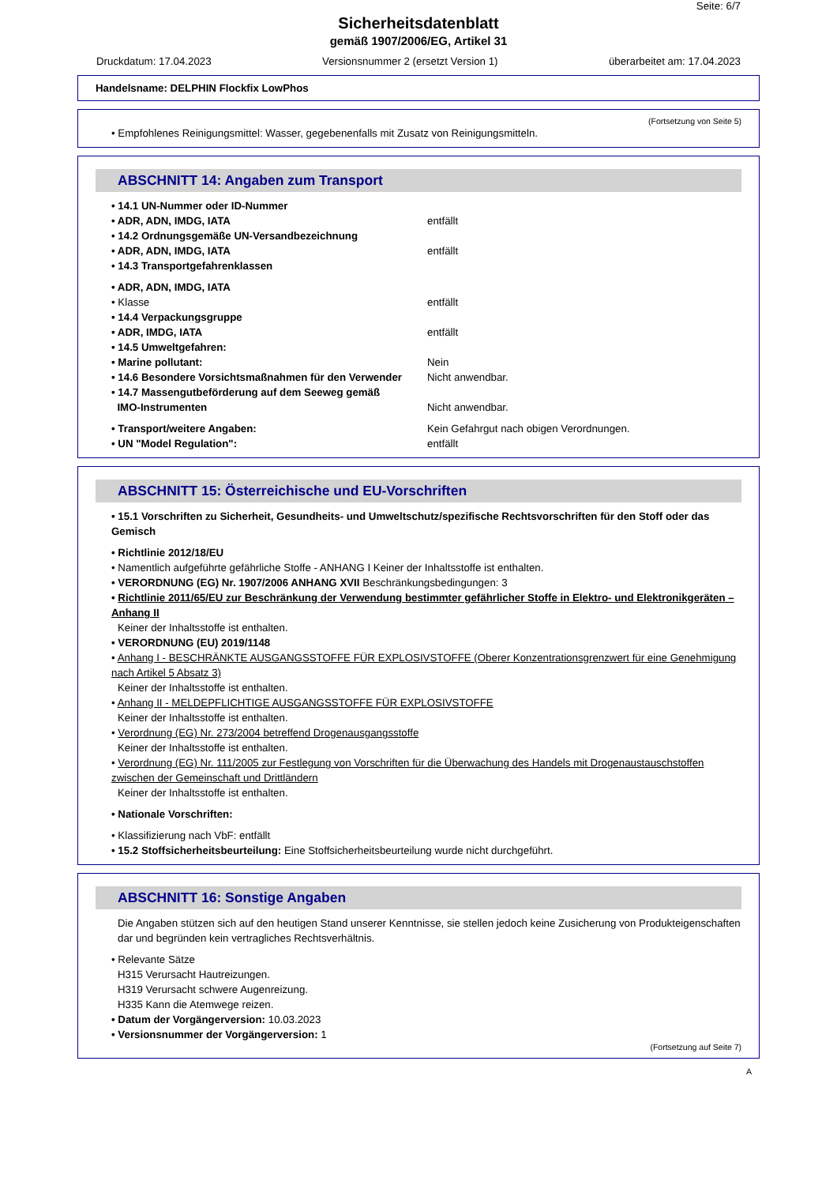Seite: 6/7
Sicherheitsdatenblatt
gemäß 1907/2006/EG, Artikel 31
Druckdatum: 17.04.2023 Versionsnummer 2 (ersetzt Version 1) überarbeitet am: 17.04.2023
Handelsname: DELPHIN Flockfix LowPhos
(Fortsetzung von Seite 5)
• Empfohlenes Reinigungsmittel: Wasser, gegebenenfalls mit Zusatz von Reinigungsmitteln.
ABSCHNITT 14: Angaben zum Transport
• 14.1 UN-Nummer oder ID-Nummer
• ADR, ADN, IMDG, IATA entfällt
• 14.2 Ordnungsgemäße UN-Versandbezeichnung
• ADR, ADN, IMDG, IATA entfällt
• 14.3 Transportgefahrenklassen
• ADR, ADN, IMDG, IATA
• Klasse entfällt
• 14.4 Verpackungsgruppe
• ADR, IMDG, IATA entfällt
• 14.5 Umweltgefahren:
• Marine pollutant: Nein
• 14.6 Besondere Vorsichtsmaßnahmen für den Verwender Nicht anwendbar.
• 14.7 Massengutbeförderung auf dem Seeweg gemäß
IMO-Instrumenten
Nicht anwendbar.
• Transport/weitere Angaben: Kein Gefahrgut nach obigen Verordnungen.
• UN "Model Regulation": entfällt
ABSCHNITT 15: Österreichische und EU-Vorschriften
• 15.1 Vorschriften zu Sicherheit, Gesundheits- und Umweltschutz/spezifische Rechtsvorschriften für den Stoff oder das Gemisch
• Richtlinie 2012/18/EU
• Namentlich aufgeführte gefährliche Stoffe - ANHANG I Keiner der Inhaltsstoffe ist enthalten.
• VERORDNUNG (EG) Nr. 1907/2006 ANHANG XVII Beschränkungsbedingungen: 3
• Richtlinie 2011/65/EU zur Beschränkung der Verwendung bestimmter gefährlicher Stoffe in Elektro- und Elektronikgeräten – Anhang II
Keiner der Inhaltsstoffe ist enthalten.
• VERORDNUNG (EU) 2019/1148
• Anhang I - BESCHRÄNKTE AUSGANGSSTOFFE FÜR EXPLOSIVSTOFFE (Oberer Konzentrationsgrenzwert für eine Genehmigung nach Artikel 5 Absatz 3)
Keiner der Inhaltsstoffe ist enthalten.
• Anhang II - MELDEPFLICHTIGE AUSGANGSSTOFFE FÜR EXPLOSIVSTOFFE
Keiner der Inhaltsstoffe ist enthalten.
• Verordnung (EG) Nr. 273/2004 betreffend Drogenausgangsstoffe
Keiner der Inhaltsstoffe ist enthalten.
• Verordnung (EG) Nr. 111/2005 zur Festlegung von Vorschriften für die Überwachung des Handels mit Drogenaustauschstoffen zwischen der Gemeinschaft und Drittländern
Keiner der Inhaltsstoffe ist enthalten.
• Nationale Vorschriften:
• Klassifizierung nach VbF: entfällt
• 15.2 Stoffsicherheitsbeurteilung: Eine Stoffsicherheitsbeurteilung wurde nicht durchgeführt.
ABSCHNITT 16: Sonstige Angaben
Die Angaben stützen sich auf den heutigen Stand unserer Kenntnisse, sie stellen jedoch keine Zusicherung von Produkteigenschaften dar und begründen kein vertragliches Rechtsverhältnis.
• Relevante Sätze
H315 Verursacht Hautreizungen.
H319 Verursacht schwere Augenreizung.
H335 Kann die Atemwege reizen.
• Datum der Vorgängerversion: 10.03.2023
• Versionsnummer der Vorgängerversion: 1
(Fortsetzung auf Seite 7)
A